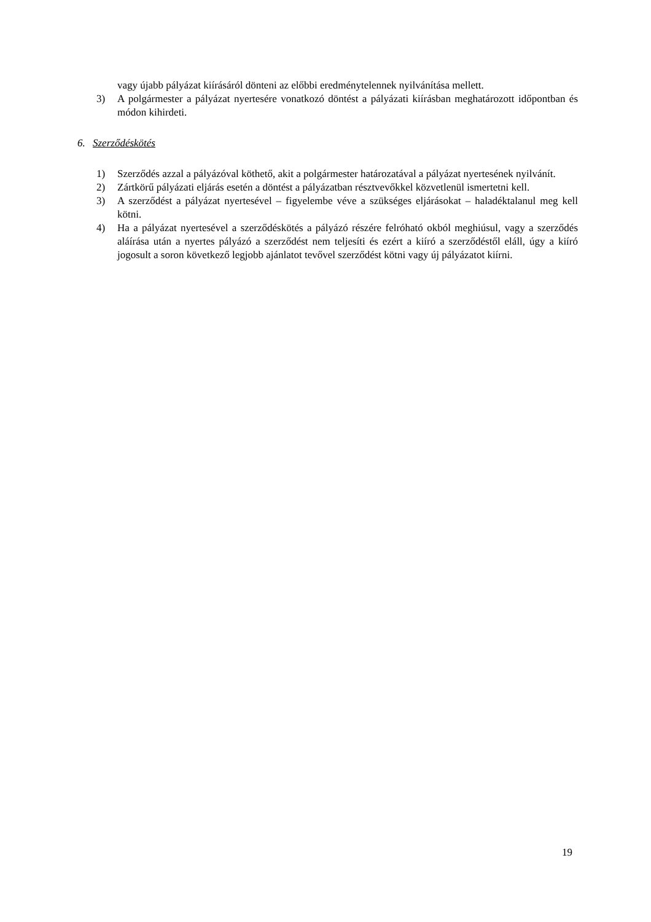vagy újabb pályázat kiírásáról dönteni az előbbi eredménytelennek nyilvánítása mellett.
3) A polgármester a pályázat nyertesére vonatkozó döntést a pályázati kiírásban meghatározott időpontban és módon kihirdeti.
6. Szerződéskötés
1) Szerződés azzal a pályázóval köthető, akit a polgármester határozatával a pályázat nyertesének nyilvánít.
2) Zártkörű pályázati eljárás esetén a döntést a pályázatban résztvevőkkel közvetlenül ismertetni kell.
3) A szerződést a pályázat nyertesével – figyelembe véve a szükséges eljárásokat – haladéktalanul meg kell kötni.
4) Ha a pályázat nyertesével a szerződéskötés a pályázó részére felróható okból meghiúsul, vagy a szerződés aláírása után a nyertes pályázó a szerződést nem teljesíti és ezért a kiíró a szerződéstől eláll, úgy a kiíró jogosult a soron következő legjobb ajánlatot tevővel szerződést kötni vagy új pályázatot kiírni.
19